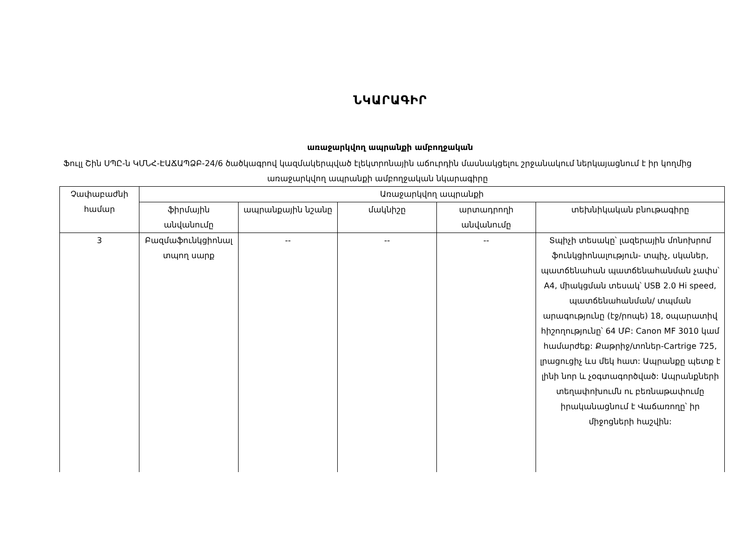ՆԿԱՐԱԳԻՐ
առաջարկվող ապրանքի ամբողջական
Ֆուլլ Շին ՍՊԸ-ն ԿՄՆՀ-ԷԱՃԱՊՁԲ-24/6 ծածկագրով կազմակերպված էլեկտրոնային աճուրդին մասնակցելու շրջանակում ներկայացնում է իր կողմից առաջարկվող ապրանքի ամբողջական նկարագիրը
| Չափաբաժնի համար | Առաջարկվող ապրանքի | | | | |
| --- | --- | --- | --- | --- | --- |
| | ֆիրմային անվանումը | ապրանքային նշանը | մակնիշը | արտադրողի անվանումը | տեխնիկական բնութագիրը |
| 3 | Բազմաֆունկցիոնալ տպող սարք | -- | -- | -- | Տպիչի տեսակը՝ լազերային մոնոխրոմ ֆունկցիոնալություն- տպիչ, սկաներ, պատճենահան պատճենահանման չափս՝ A4, միակցման տեսակ՝ USB 2.0 Hi speed, պատճենահանման/ տպման արագությունը (էջ/րոպե) 18, օպարատիվ հիշողությունը՝ 64 ՄԲ: Canon MF 3010 կամ համարժեք: Քաթրիջ/տոներ-Cartrige 725, լրացուցիչ ևս մեկ հատ: Ապրանքը պետք է լինի նոր և չօգտագործված: Ապրանքների տեղափոխումն ու բեռնաթափումը իրականացնում է Վաճառողը՝ իր միջոցների հաշվին: |